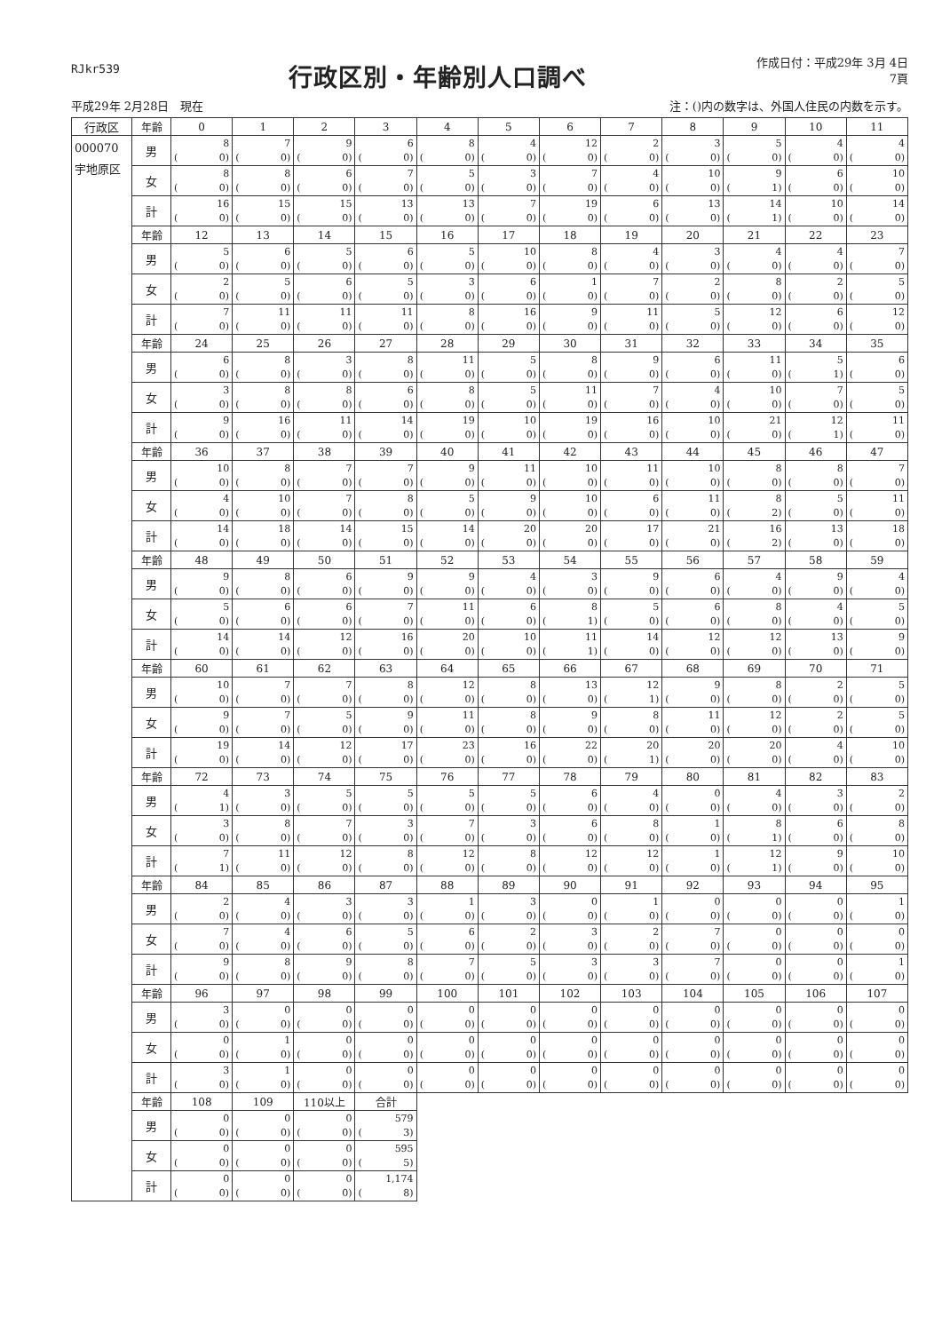RJkr539
行政区別・年齢別人口調べ
作成日付：平成29年 3月 4日
7頁
平成29年 2月28日　現在 注：()内の数字は、外国人住民の内数を示す。
| 行政区 | 年齢 | 0 | 1 | 2 | 3 | 4 | 5 | 6 | 7 | 8 | 9 | 10 | 11 |
| --- | --- | --- | --- | --- | --- | --- | --- | --- | --- | --- | --- | --- | --- |
| 000070 宇地原区 | 男 | 8 ( 0) | 7 ( 0) | 9 ( 0) | 6 ( 0) | 8 ( 0) | 4 ( 0) | 12 ( 0) | 2 ( 0) | 3 ( 0) | 5 ( 0) | 4 ( 0) | 4 ( 0) |
| | 女 | 8 ( 0) | 8 ( 0) | 6 ( 0) | 7 ( 0) | 5 ( 0) | 3 ( 0) | 7 ( 0) | 4 ( 0) | 10 ( 0) | 9 ( 1) | 6 ( 0) | 10 ( 0) |
| | 計 | 16 ( 0) | 15 ( 0) | 15 ( 0) | 13 ( 0) | 13 ( 0) | 7 ( 0) | 19 ( 0) | 6 ( 0) | 13 ( 0) | 14 ( 1) | 10 ( 0) | 14 ( 0) |
| | 年齢 | 12 | 13 | 14 | 15 | 16 | 17 | 18 | 19 | 20 | 21 | 22 | 23 |
| | 男 | 5 ( 0) | 6 ( 0) | 5 ( 0) | 6 ( 0) | 5 ( 0) | 10 ( 0) | 8 ( 0) | 4 ( 0) | 3 ( 0) | 4 ( 0) | 4 ( 0) | 7 ( 0) |
| | 女 | 2 ( 0) | 5 ( 0) | 6 ( 0) | 5 ( 0) | 3 ( 0) | 6 ( 0) | 1 ( 0) | 7 ( 0) | 2 ( 0) | 8 ( 0) | 2 ( 0) | 5 ( 0) |
| | 計 | 7 ( 0) | 11 ( 0) | 11 ( 0) | 11 ( 0) | 8 ( 0) | 16 ( 0) | 9 ( 0) | 11 ( 0) | 5 ( 0) | 12 ( 0) | 6 ( 0) | 12 ( 0) |
| | 年齢 | 24 | 25 | 26 | 27 | 28 | 29 | 30 | 31 | 32 | 33 | 34 | 35 |
| | 男 | 6 ( 0) | 8 ( 0) | 3 ( 0) | 8 ( 0) | 11 ( 0) | 5 ( 0) | 8 ( 0) | 9 ( 0) | 6 ( 0) | 11 ( 0) | 5 ( 1) | 6 ( 0) |
| | 女 | 3 ( 0) | 8 ( 0) | 8 ( 0) | 6 ( 0) | 8 ( 0) | 5 ( 0) | 11 ( 0) | 7 ( 0) | 4 ( 0) | 10 ( 0) | 7 ( 0) | 5 ( 0) |
| | 計 | 9 ( 0) | 16 ( 0) | 11 ( 0) | 14 ( 0) | 19 ( 0) | 10 ( 0) | 19 ( 0) | 16 ( 0) | 10 ( 0) | 21 ( 0) | 12 ( 1) | 11 ( 0) |
| | 年齢 | 36 | 37 | 38 | 39 | 40 | 41 | 42 | 43 | 44 | 45 | 46 | 47 |
| | 男 | 10 ( 0) | 8 ( 0) | 7 ( 0) | 7 ( 0) | 9 ( 0) | 11 ( 0) | 10 ( 0) | 11 ( 0) | 10 ( 0) | 8 ( 0) | 8 ( 0) | 7 ( 0) |
| | 女 | 4 ( 0) | 10 ( 0) | 7 ( 0) | 8 ( 0) | 5 ( 0) | 9 ( 0) | 10 ( 0) | 6 ( 0) | 11 ( 0) | 8 ( 2) | 5 ( 0) | 11 ( 0) |
| | 計 | 14 ( 0) | 18 ( 0) | 14 ( 0) | 15 ( 0) | 14 ( 0) | 20 ( 0) | 20 ( 0) | 17 ( 0) | 21 ( 0) | 16 ( 2) | 13 ( 0) | 18 ( 0) |
| | 年齢 | 48 | 49 | 50 | 51 | 52 | 53 | 54 | 55 | 56 | 57 | 58 | 59 |
| | 男 | 9 ( 0) | 8 ( 0) | 6 ( 0) | 9 ( 0) | 9 ( 0) | 4 ( 0) | 3 ( 0) | 9 ( 0) | 6 ( 0) | 4 ( 0) | 9 ( 0) | 4 ( 0) |
| | 女 | 5 ( 0) | 6 ( 0) | 6 ( 0) | 7 ( 0) | 11 ( 0) | 6 ( 0) | 8 ( 1) | 5 ( 0) | 6 ( 0) | 8 ( 0) | 4 ( 0) | 5 ( 0) |
| | 計 | 14 ( 0) | 14 ( 0) | 12 ( 0) | 16 ( 0) | 20 ( 0) | 10 ( 0) | 11 ( 1) | 14 ( 0) | 12 ( 0) | 12 ( 0) | 13 ( 0) | 9 ( 0) |
| | 年齢 | 60 | 61 | 62 | 63 | 64 | 65 | 66 | 67 | 68 | 69 | 70 | 71 |
| | 男 | 10 ( 0) | 7 ( 0) | 7 ( 0) | 8 ( 0) | 12 ( 0) | 8 ( 0) | 13 ( 0) | 12 ( 1) | 9 ( 0) | 8 ( 0) | 2 ( 0) | 5 ( 0) |
| | 女 | 9 ( 0) | 7 ( 0) | 5 ( 0) | 9 ( 0) | 11 ( 0) | 8 ( 0) | 9 ( 0) | 8 ( 0) | 11 ( 0) | 12 ( 0) | 2 ( 0) | 5 ( 0) |
| | 計 | 19 ( 0) | 14 ( 0) | 12 ( 0) | 17 ( 0) | 23 ( 0) | 16 ( 0) | 22 ( 0) | 20 ( 1) | 20 ( 0) | 20 ( 0) | 4 ( 0) | 10 ( 0) |
| | 年齢 | 72 | 73 | 74 | 75 | 76 | 77 | 78 | 79 | 80 | 81 | 82 | 83 |
| | 男 | 4 ( 1) | 3 ( 0) | 5 ( 0) | 5 ( 0) | 5 ( 0) | 5 ( 0) | 6 ( 0) | 4 ( 0) | 0 ( 0) | 4 ( 0) | 3 ( 0) | 2 ( 0) |
| | 女 | 3 ( 0) | 8 ( 0) | 7 ( 0) | 3 ( 0) | 7 ( 0) | 3 ( 0) | 6 ( 0) | 8 ( 0) | 1 ( 0) | 8 ( 1) | 6 ( 0) | 8 ( 0) |
| | 計 | 7 ( 1) | 11 ( 0) | 12 ( 0) | 8 ( 0) | 12 ( 0) | 8 ( 0) | 12 ( 0) | 12 ( 0) | 1 ( 0) | 12 ( 1) | 9 ( 0) | 10 ( 0) |
| | 年齢 | 84 | 85 | 86 | 87 | 88 | 89 | 90 | 91 | 92 | 93 | 94 | 95 |
| | 男 | 2 ( 0) | 4 ( 0) | 3 ( 0) | 3 ( 0) | 1 ( 0) | 3 ( 0) | 0 ( 0) | 1 ( 0) | 0 ( 0) | 0 ( 0) | 0 ( 0) | 1 ( 0) |
| | 女 | 7 ( 0) | 4 ( 0) | 6 ( 0) | 5 ( 0) | 6 ( 0) | 2 ( 0) | 3 ( 0) | 2 ( 0) | 7 ( 0) | 0 ( 0) | 0 ( 0) | 0 ( 0) |
| | 計 | 9 ( 0) | 8 ( 0) | 9 ( 0) | 8 ( 0) | 7 ( 0) | 5 ( 0) | 3 ( 0) | 3 ( 0) | 7 ( 0) | 0 ( 0) | 0 ( 0) | 1 ( 0) |
| | 年齢 | 96 | 97 | 98 | 99 | 100 | 101 | 102 | 103 | 104 | 105 | 106 | 107 |
| | 男 | 3 ( 0) | 0 ( 0) | 0 ( 0) | 0 ( 0) | 0 ( 0) | 0 ( 0) | 0 ( 0) | 0 ( 0) | 0 ( 0) | 0 ( 0) | 0 ( 0) | 0 ( 0) |
| | 女 | 0 ( 0) | 1 ( 0) | 0 ( 0) | 0 ( 0) | 0 ( 0) | 0 ( 0) | 0 ( 0) | 0 ( 0) | 0 ( 0) | 0 ( 0) | 0 ( 0) | 0 ( 0) |
| | 計 | 3 ( 0) | 1 ( 0) | 0 ( 0) | 0 ( 0) | 0 ( 0) | 0 ( 0) | 0 ( 0) | 0 ( 0) | 0 ( 0) | 0 ( 0) | 0 ( 0) | 0 ( 0) |
| | 年齢 | 108 | 109 | 110以上 | 合計 | | | | | | | | |
| | 男 | 0 ( 0) | 0 ( 0) | 0 ( 0) | 579 ( 3) | | | | | | | | |
| | 女 | 0 ( 0) | 0 ( 0) | 0 ( 0) | 595 ( 5) | | | | | | | | |
| | 計 | 0 ( 0) | 0 ( 0) | 0 ( 0) | 1,174 ( 8) | | | | | | | | |